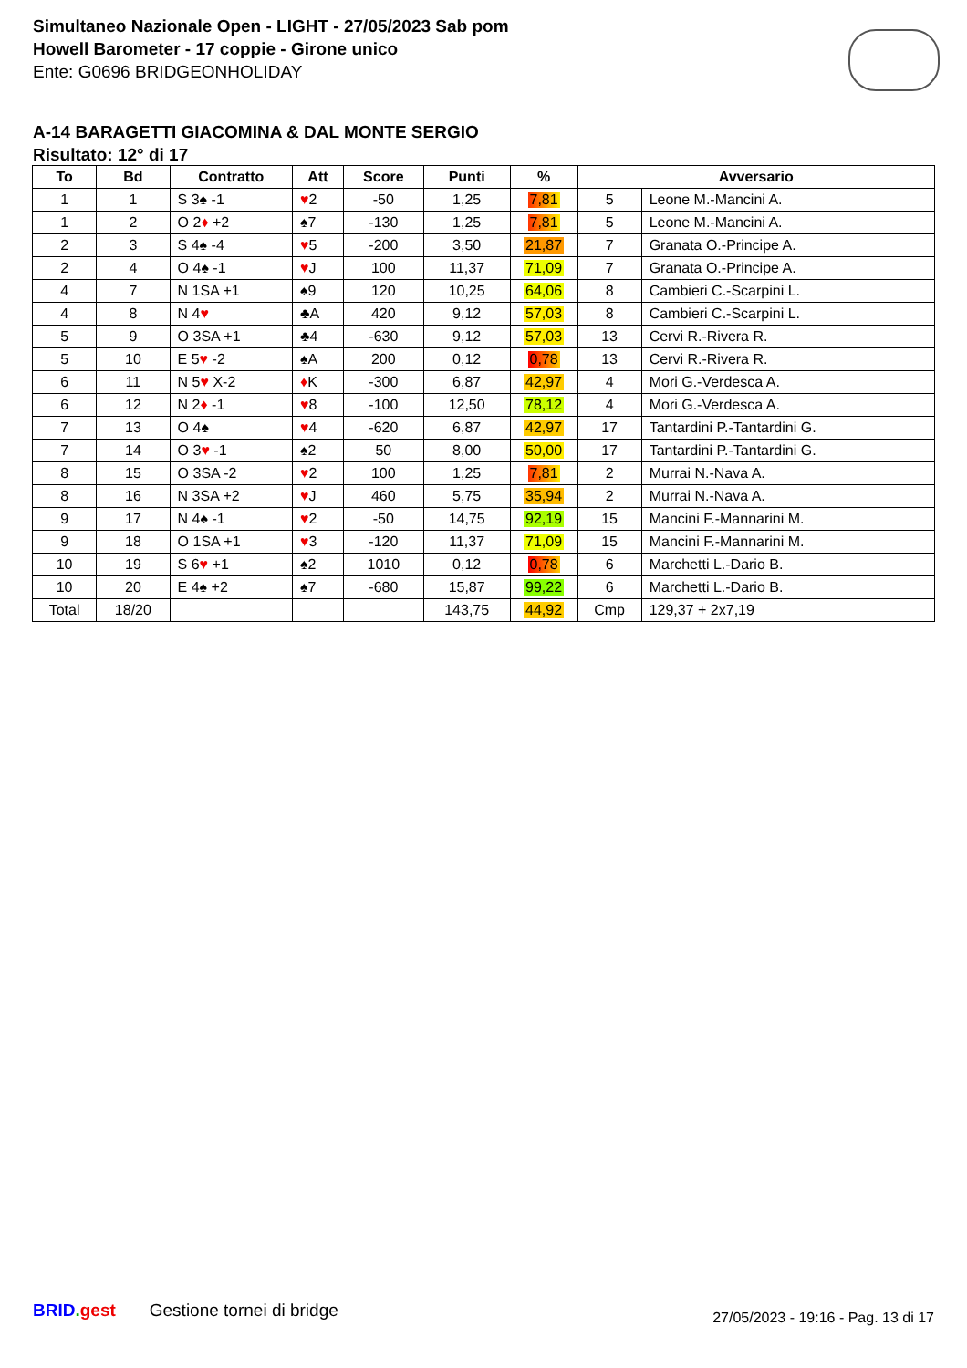Simultaneo Nazionale Open - LIGHT - 27/05/2023 Sab pom
Howell Barometer - 17 coppie - Girone unico
Ente: G0696 BRIDGEONHOLIDAY
A-14 BARAGETTI GIACOMINA & DAL MONTE SERGIO
Risultato: 12° di 17
| To | Bd | Contratto | Att | Score | Punti | % | Avversario | |
| --- | --- | --- | --- | --- | --- | --- | --- | --- |
| 1 | 1 | S 3♠ -1 | ♥ 2 | -50 | 1,25 | 7,81 | 5 | Leone M.-Mancini A. |
| 1 | 2 | O 2 ♦ +2 | ♠7 | -130 | 1,25 | 7,81 | 5 | Leone M.-Mancini A. |
| 2 | 3 | S 4♠ -4 | ♥ 5 | -200 | 3,50 | 21,87 | 7 | Granata O.-Principe A. |
| 2 | 4 | O 4♠ -1 | ♥ J | 100 | 11,37 | 71,09 | 7 | Granata O.-Principe A. |
| 4 | 7 | N 1SA +1 | ♠9 | 120 | 10,25 | 64,06 | 8 | Cambieri C.-Scarpini L. |
| 4 | 8 | N 4 ♥ | ♣A | 420 | 9,12 | 57,03 | 8 | Cambieri C.-Scarpini L. |
| 5 | 9 | O 3SA +1 | ♣4 | -630 | 9,12 | 57,03 | 13 | Cervi R.-Rivera R. |
| 5 | 10 | E 5 ♥ -2 | ♠A | 200 | 0,12 | 0,78 | 13 | Cervi R.-Rivera R. |
| 6 | 11 | N 5 ♥ X-2 | ♦ K | -300 | 6,87 | 42,97 | 4 | Mori G.-Verdesca A. |
| 6 | 12 | N 2 ♦ -1 | ♥ 8 | -100 | 12,50 | 78,12 | 4 | Mori G.-Verdesca A. |
| 7 | 13 | O 4♠ | ♥ 4 | -620 | 6,87 | 42,97 | 17 | Tantardini P.-Tantardini G. |
| 7 | 14 | O 3 ♥ -1 | ♠2 | 50 | 8,00 | 50,00 | 17 | Tantardini P.-Tantardini G. |
| 8 | 15 | O 3SA -2 | ♥ 2 | 100 | 1,25 | 7,81 | 2 | Murrai N.-Nava A. |
| 8 | 16 | N 3SA +2 | ♥ J | 460 | 5,75 | 35,94 | 2 | Murrai N.-Nava A. |
| 9 | 17 | N 4♠ -1 | ♥ 2 | -50 | 14,75 | 92,19 | 15 | Mancini F.-Mannarini M. |
| 9 | 18 | O 1SA +1 | ♥ 3 | -120 | 11,37 | 71,09 | 15 | Mancini F.-Mannarini M. |
| 10 | 19 | S 6 ♥ +1 | ♠2 | 1010 | 0,12 | 0,78 | 6 | Marchetti L.-Dario B. |
| 10 | 20 | E 4♠ +2 | ♠7 | -680 | 15,87 | 99,22 | 6 | Marchetti L.-Dario B. |
| Total | 18/20 | | | | 143,75 | 44,92 | Cmp | 129,37 + 2x7,19 |
BRID. gest Gestione tornei di bridge
27/05/2023 - 19:16 - Pag. 13 di 17